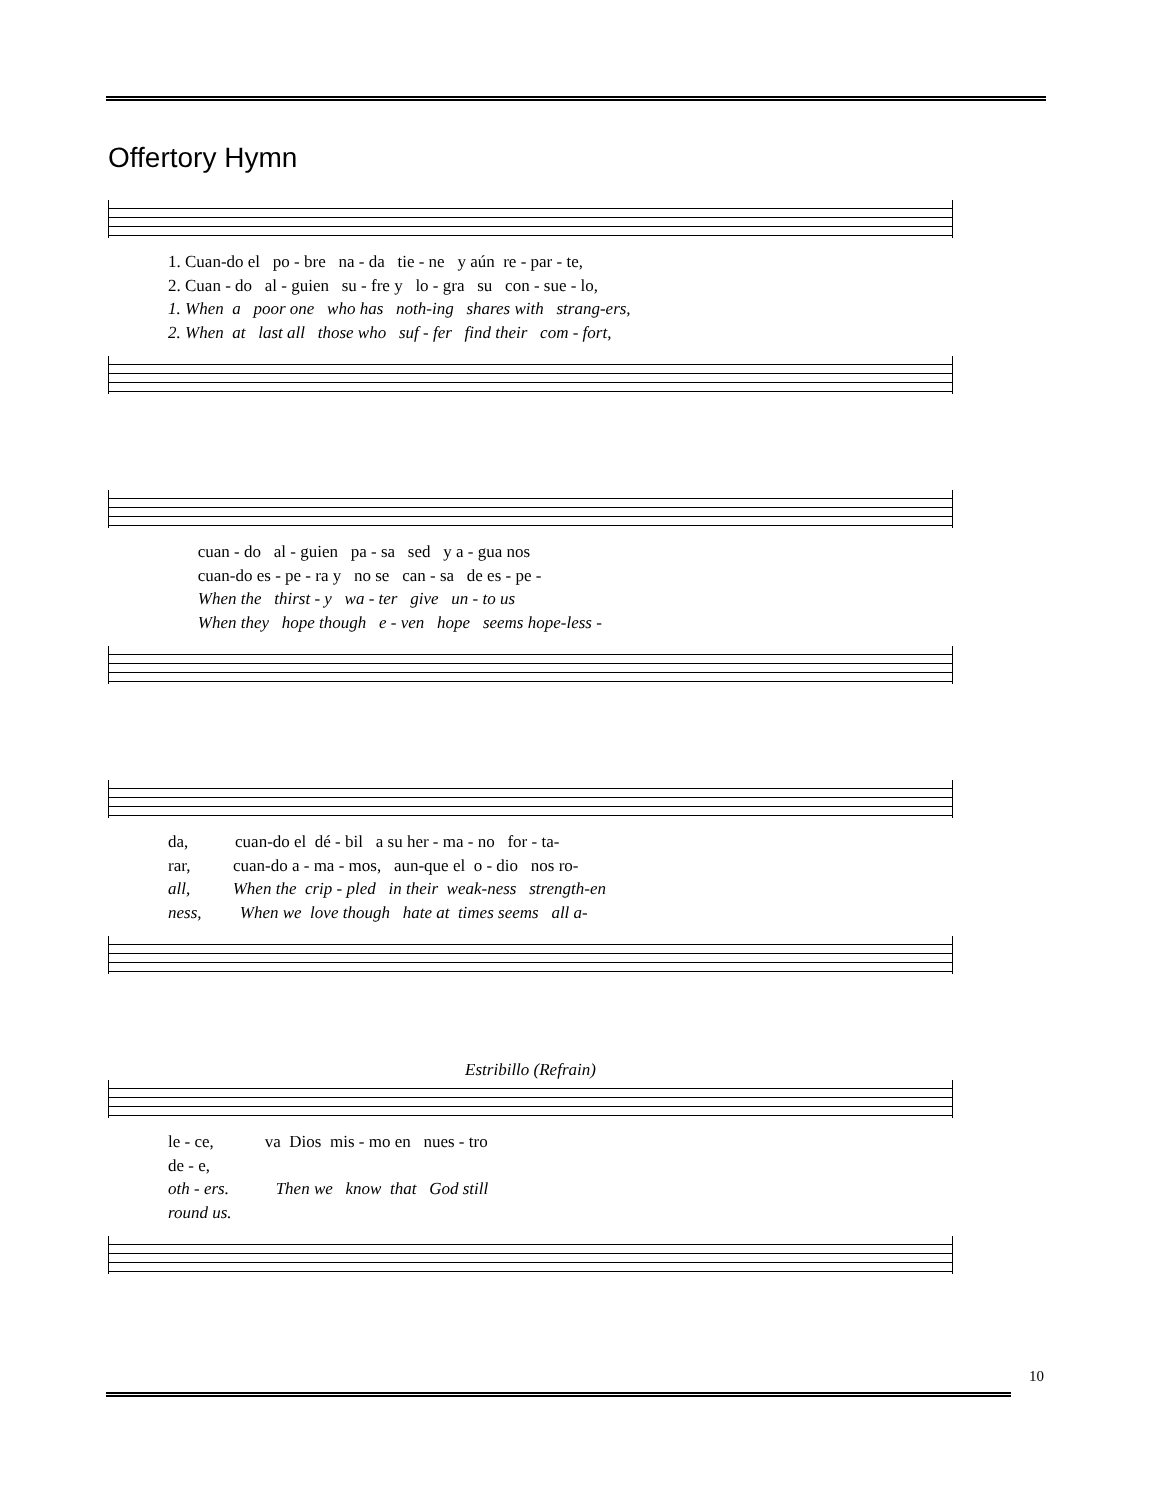Offertory Hymn
1. Cuan-do el po - bre na - da tie - ne y aún re - par - te, 2. Cuan - do al - guien su - fre y lo - gra su con - sue - lo, 1. When a poor one who has noth-ing shares with strang-ers, 2. When at last all those who suf - fer find their com - fort,
cuan - do al - guien pa - sa sed y a - gua nos cuan-do es - pe - ra y no se can - sa de es - pe - When the thirst - y wa - ter give un - to us When they hope though e - ven hope seems hope-less -
da, cuan-do el dé - bil a su her - ma - no for - ta- rar, cuan-do a - ma - mos, aun-que el o - dio nos ro- all, When the crip - pled in their weak-ness strength-en ness, When we love though hate at times seems all a-
Estribillo (Refrain)
le - ce, va Dios mis - mo en nues - tro de - e, oth - ers. Then we know that God still round us.
10